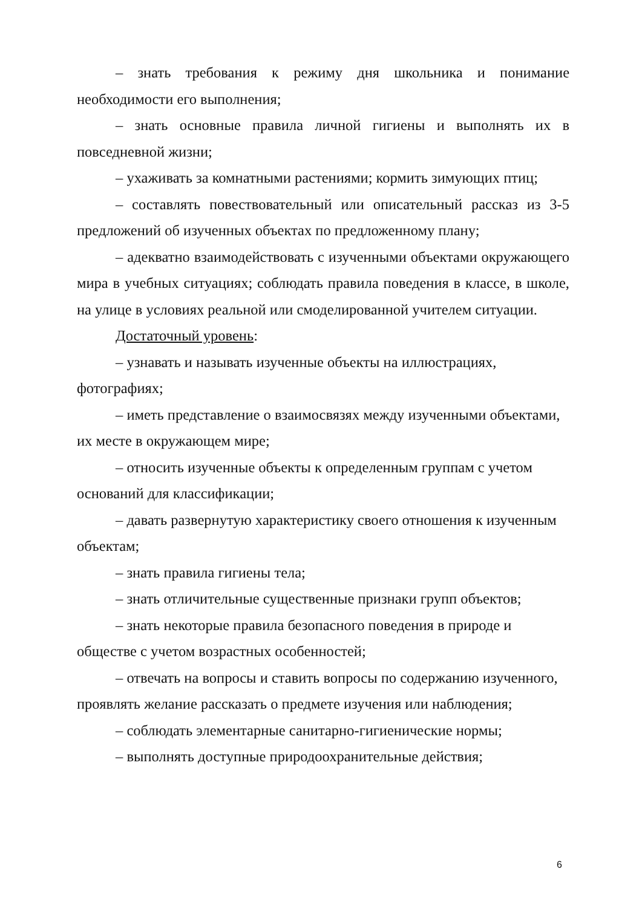– знать требования к режиму дня школьника и понимание необходимости его выполнения;
– знать основные правила личной гигиены и выполнять их в повседневной жизни;
– ухаживать за комнатными растениями; кормить зимующих птиц;
– составлять повествовательный или описательный рассказ из 3-5 предложений об изученных объектах по предложенному плану;
– адекватно взаимодействовать с изученными объектами окружающего мира в учебных ситуациях; соблюдать правила поведения в классе, в школе, на улице в условиях реальной или смоделированной учителем ситуации.
Достаточный уровень:
– узнавать и называть изученные объекты на иллюстрациях, фотографиях;
– иметь представление о взаимосвязях между изученными объектами, их месте в окружающем мире;
– относить изученные объекты к определенным группам с учетом оснований для классификации;
– давать развернутую характеристику своего отношения к изученным объектам;
– знать правила гигиены тела;
– знать отличительные существенные признаки групп объектов;
– знать некоторые правила безопасного поведения в природе и обществе с учетом возрастных особенностей;
– отвечать на вопросы и ставить вопросы по содержанию изученного, проявлять желание рассказать о предмете изучения или наблюдения;
– соблюдать элементарные санитарно-гигиенические нормы;
– выполнять доступные природоохранительные действия;
6